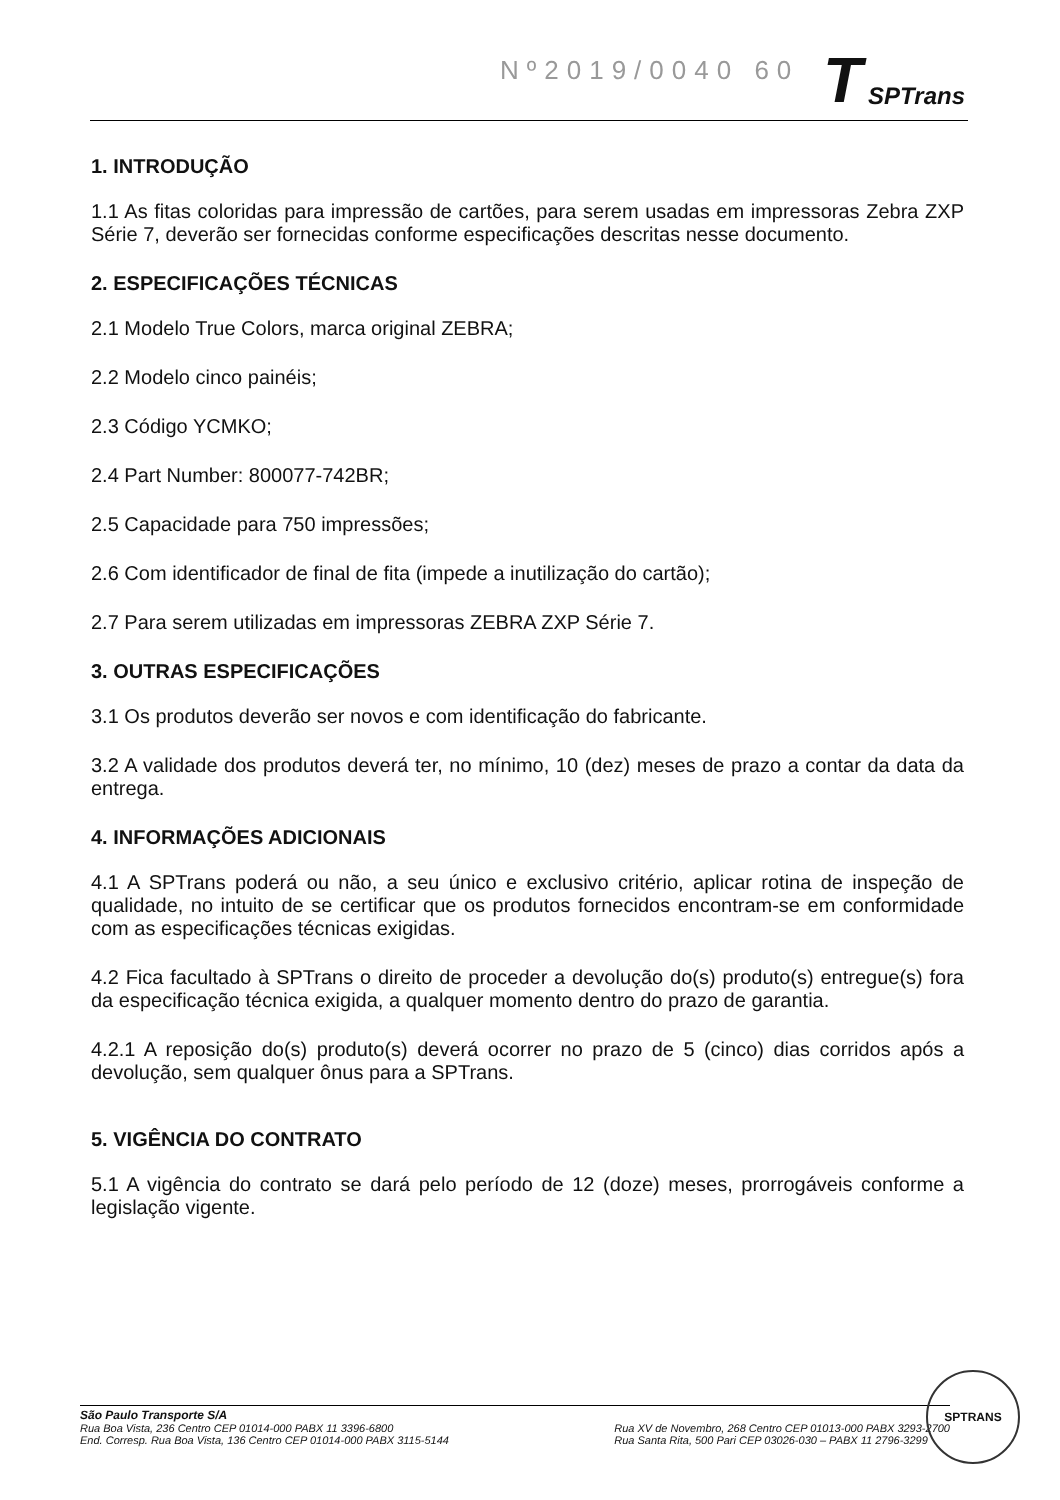Nº2019/0040 60 T SPTrans
1. INTRODUÇÃO
1.1 As fitas coloridas para impressão de cartões, para serem usadas em impressoras Zebra ZXP Série 7, deverão ser fornecidas conforme especificações descritas nesse documento.
2. ESPECIFICAÇÕES TÉCNICAS
2.1 Modelo True Colors, marca original ZEBRA;
2.2 Modelo cinco painéis;
2.3 Código YCMKO;
2.4 Part Number: 800077-742BR;
2.5 Capacidade para 750 impressões;
2.6 Com identificador de final de fita (impede a inutilização do cartão);
2.7 Para serem utilizadas em impressoras ZEBRA ZXP Série 7.
3. OUTRAS ESPECIFICAÇÕES
3.1 Os produtos deverão ser novos e com identificação do fabricante.
3.2 A validade dos produtos deverá ter, no mínimo, 10 (dez) meses de prazo a contar da data da entrega.
4. INFORMAÇÕES ADICIONAIS
4.1 A SPTrans poderá ou não, a seu único e exclusivo critério, aplicar rotina de inspeção de qualidade, no intuito de se certificar que os produtos fornecidos encontram-se em conformidade com as especificações técnicas exigidas.
4.2 Fica facultado à SPTrans o direito de proceder a devolução do(s) produto(s) entregue(s) fora da especificação técnica exigida, a qualquer momento dentro do prazo de garantia.
4.2.1 A reposição do(s) produto(s) deverá ocorrer no prazo de 5 (cinco) dias corridos após a devolução, sem qualquer ônus para a SPTrans.
5. VIGÊNCIA DO CONTRATO
5.1 A vigência do contrato se dará pelo período de 12 (doze) meses, prorrogáveis conforme a legislação vigente.
São Paulo Transporte S/A
Rua Boa Vista, 236 Centro CEP 01014-000 PABX 11 3396-6800
End. Corresp. Rua Boa Vista, 136 Centro CEP 01014-000 PABX 3115-5144
Rua XV de Novembro, 268 Centro CEP 01013-000 PABX 3293-2700
Rua Santa Rita, 500 Pari CEP 03026-030 – PABX 11 2796-3299
SPTRANS